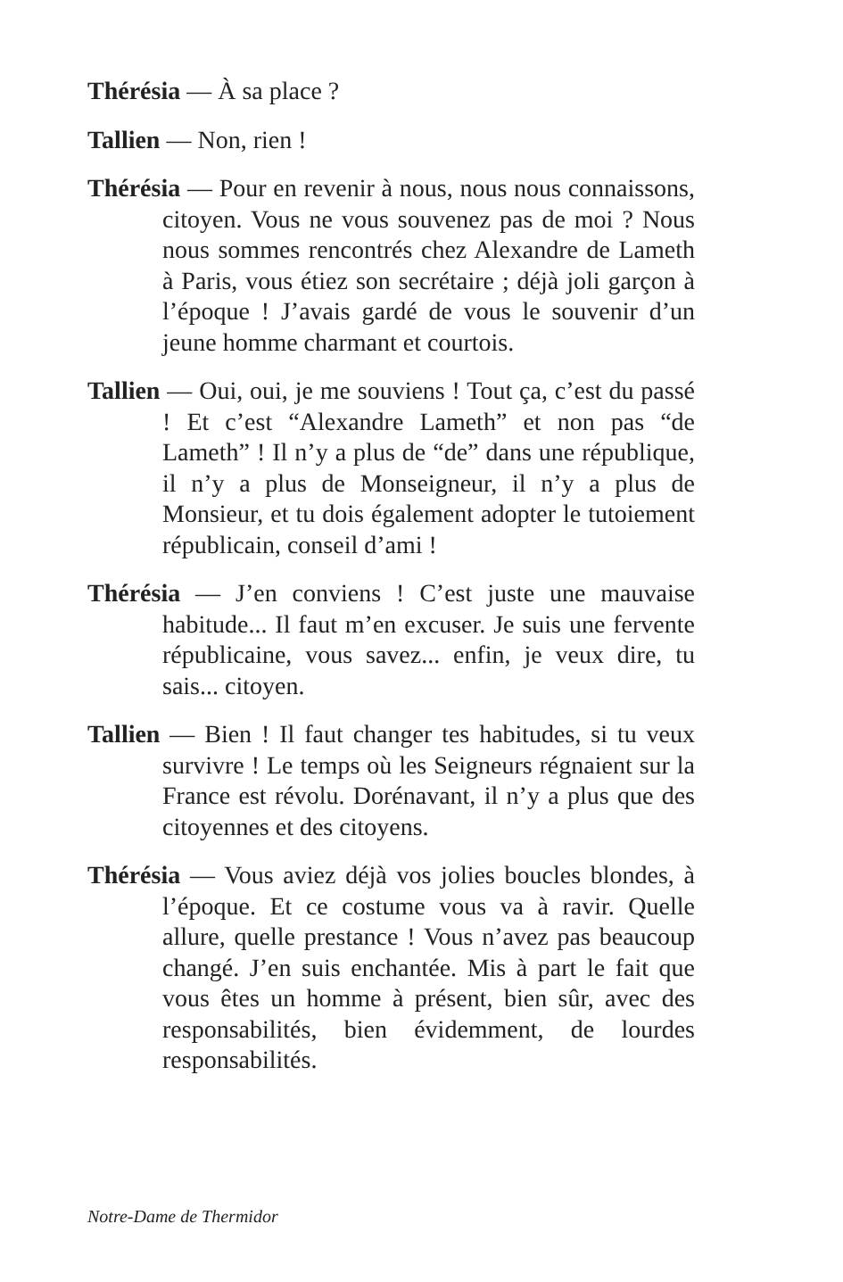Thérésia — À sa place ?
Tallien — Non, rien !
Thérésia — Pour en revenir à nous, nous nous connaissons, citoyen. Vous ne vous souvenez pas de moi ? Nous nous sommes rencontrés chez Alexandre de Lameth à Paris, vous étiez son secrétaire ; déjà joli garçon à l’époque ! J’avais gardé de vous le souvenir d’un jeune homme charmant et courtois.
Tallien — Oui, oui, je me souviens ! Tout ça, c’est du passé ! Et c’est “Alexandre Lameth” et non pas “de Lameth” ! Il n’y a plus de “de” dans une république, il n’y a plus de Monseigneur, il n’y a plus de Monsieur, et tu dois également adopter le tutoiement républicain, conseil d’ami !
Thérésia — J’en conviens ! C’est juste une mauvaise habitude... Il faut m’en excuser. Je suis une fervente républicaine, vous savez... enfin, je veux dire, tu sais... citoyen.
Tallien — Bien ! Il faut changer tes habitudes, si tu veux survivre ! Le temps où les Seigneurs régnaient sur la France est révolu. Dorénavant, il n’y a plus que des citoyennes et des citoyens.
Thérésia — Vous aviez déjà vos jolies boucles blondes, à l’époque. Et ce costume vous va à ravir. Quelle allure, quelle prestance ! Vous n’avez pas beaucoup changé. J’en suis enchantée. Mis à part le fait que vous êtes un homme à présent, bien sûr, avec des responsabilités, bien évidemment, de lourdes responsabilités.
Notre-Dame de Thermidor